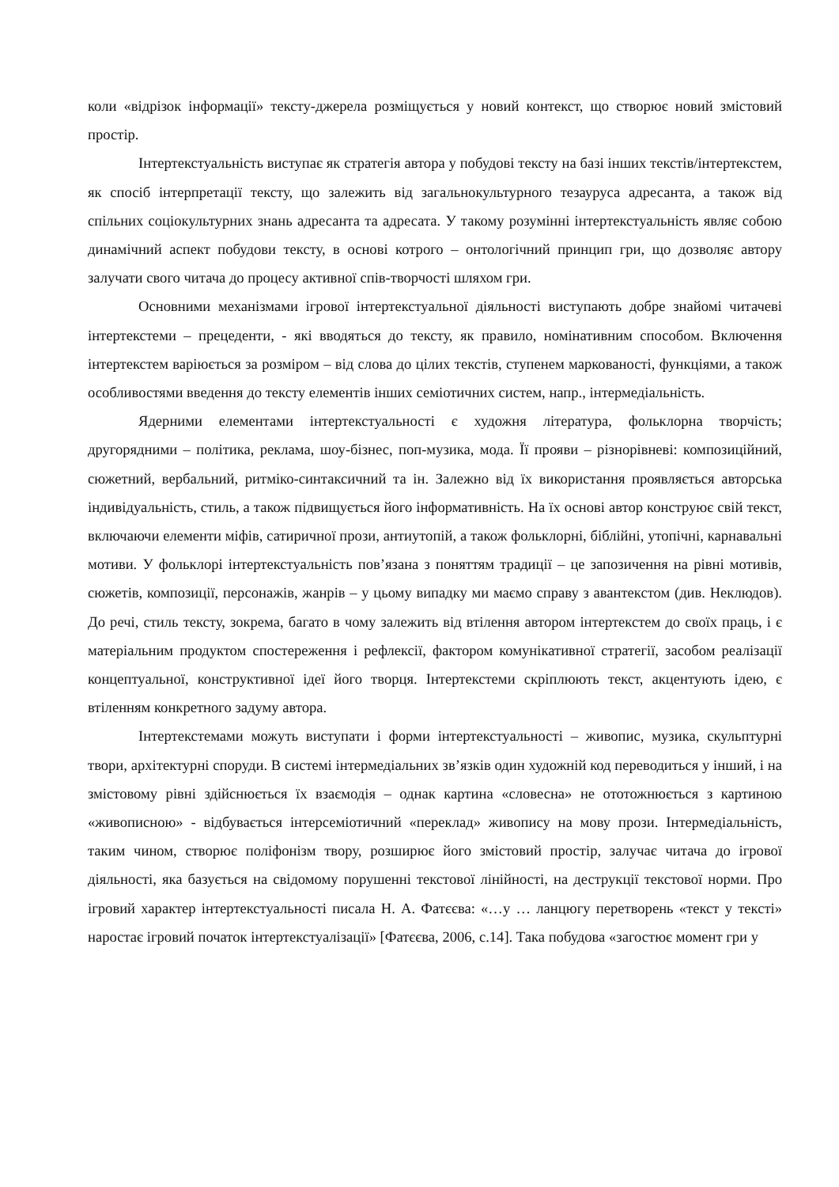коли «відрізок інформації» тексту-джерела розміщується у новий контекст, що створює новий змістовий простір.
Інтертекстуальність виступає як стратегія автора у побудові тексту на базі інших текстів/інтертекстем, як спосіб інтерпретації тексту, що залежить від загальнокультурного тезауруса адресанта, а також від спільних соціокультурних знань адресанта та адресата. У такому розумінні інтертекстуальність являє собою динамічний аспект побудови тексту, в основі котрого – онтологічний принцип гри, що дозволяє автору залучати свого читача до процесу активної спів-творчості шляхом гри.
Основними механізмами ігрової інтертекстуальної діяльності виступають добре знайомі читачеві інтертекстеми – прецеденти, - які вводяться до тексту, як правило, номінативним способом. Включення інтертекстем варіюється за розміром – від слова до цілих текстів, ступенем маркованості, функціями, а також особливостями введення до тексту елементів інших семіотичних систем, напр., інтермедіальність.
Ядерними елементами інтертекстуальності є художня література, фольклорна творчість; другорядними – політика, реклама, шоу-бізнес, поп-музика, мода. Її прояви – різнорівневі: композиційний, сюжетний, вербальний, ритміко-синтаксичний та ін. Залежно від їх використання проявляється авторська індивідуальність, стиль, а також підвищується його інформативність. На їх основі автор конструює свій текст, включаючи елементи міфів, сатиричної прози, антиутопій, а також фольклорні, біблійні, утопічні, карнавальні мотиви. У фольклорі інтертекстуальність пов’язана з поняттям традиції – це запозичення на рівні мотивів, сюжетів, композиції, персонажів, жанрів – у цьому випадку ми маємо справу з авантекстом (див. Неклюдов). До речі, стиль тексту, зокрема, багато в чому залежить від втілення автором інтертекстем до своїх праць, і є матеріальним продуктом спостереження і рефлексії, фактором комунікативної стратегії, засобом реалізації концептуальної, конструктивної ідеї його творця. Інтертекстеми скріплюють текст, акцентують ідею, є втіленням конкретного задуму автора.
Інтертекстемами можуть виступати і форми інтертекстуальності – живопис, музика, скульптурні твори, архітектурні споруди. В системі інтермедіальних зв’язків один художній код переводиться у інший, і на змістовому рівні здійснюється їх взаємодія – однак картина «словесна» не ототожнюється з картиною «живописною» - відбувається інтерсеміотичний «переклад» живопису на мову прози. Інтермедіальність, таким чином, створює поліфонізм твору, розширює його змістовий простір, залучає читача до ігрової діяльності, яка базується на свідомому порушенні текстової лінійності, на деструкції текстової норми. Про ігровий характер інтертекстуальності писала Н. А. Фатєєва: «…у … ланцюгу перетворень «текст у тексті» наростає ігровий початок інтертекстуалізації» [Фатєєва, 2006, с.14]. Така побудова «загостює момент гри у